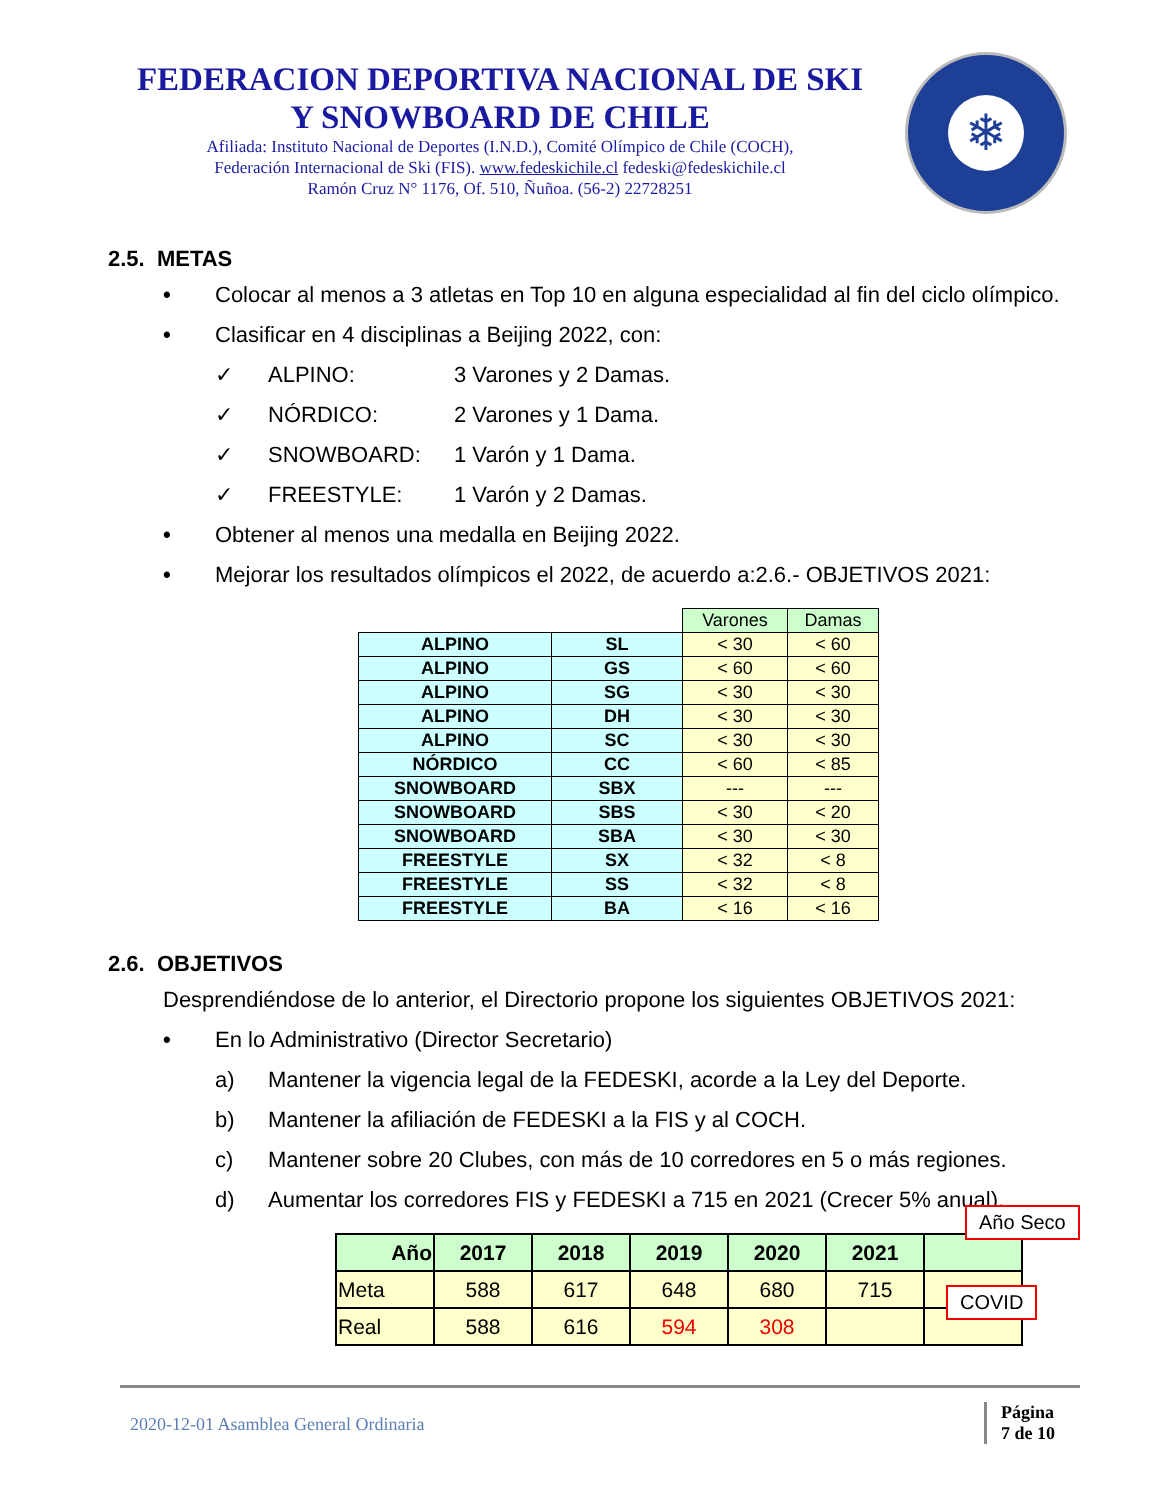FEDERACION DEPORTIVA NACIONAL DE SKI
Y SNOWBOARD DE CHILE
Afiliada: Instituto Nacional de Deportes (I.N.D.), Comité Olímpico de Chile (COCH),
Federación Internacional de Ski (FIS). www.fedeskichile.cl fedeski@fedeskichile.cl
Ramón Cruz N° 1176, Of. 510, Ñuñoa. (56-2) 22728251
❄
2.5. METAS
• Colocar al menos a 3 atletas en Top 10 en alguna especialidad al fin del ciclo olímpico.
• Clasificar en 4 disciplinas a Beijing 2022, con:
✓ ALPINO: 3 Varones y 2 Damas.
✓ NÓRDICO: 2 Varones y 1 Dama.
✓ SNOWBOARD: 1 Varón y 1 Dama.
✓ FREESTYLE: 1 Varón y 2 Damas.
• Obtener al menos una medalla en Beijing 2022.
• Mejorar los resultados olímpicos el 2022, de acuerdo a:2.6.- OBJETIVOS 2021:
| | | Varones | Damas |
| ALPINO | SL | < 30 | < 60 |
| ALPINO | GS | < 60 | < 60 |
| ALPINO | SG | < 30 | < 30 |
| ALPINO | DH | < 30 | < 30 |
| ALPINO | SC | < 30 | < 30 |
| NÓRDICO | CC | < 60 | < 85 |
| SNOWBOARD | SBX | --- | --- |
| SNOWBOARD | SBS | < 30 | < 20 |
| SNOWBOARD | SBA | < 30 | < 30 |
| FREESTYLE | SX | < 32 | < 8 |
| FREESTYLE | SS | < 32 | < 8 |
| FREESTYLE | BA | < 16 | < 16 |
2.6. OBJETIVOS
Desprendiéndose de lo anterior, el Directorio propone los siguientes OBJETIVOS 2021:
• En lo Administrativo (Director Secretario)
a) Mantener la vigencia legal de la FEDESKI, acorde a la Ley del Deporte.
b) Mantener la afiliación de FEDESKI a la FIS y al COCH.
c) Mantener sobre 20 Clubes, con más de 10 corredores en 5 o más regiones.
d) Aumentar los corredores FIS y FEDESKI a 715 en 2021 (Crecer 5% anual).
| Año | 2017 | 2018 | 2019 | 2020 | 2021 | |
| --- | --- | --- | --- | --- | --- | --- |
| Meta | 588 | 617 | 648 | 680 | 715 | |
| Real | 588 | 616 | 594 | 308 | | |
Año Seco
COVID
2020-12-01 Asamblea General Ordinaria Página
7 de 10